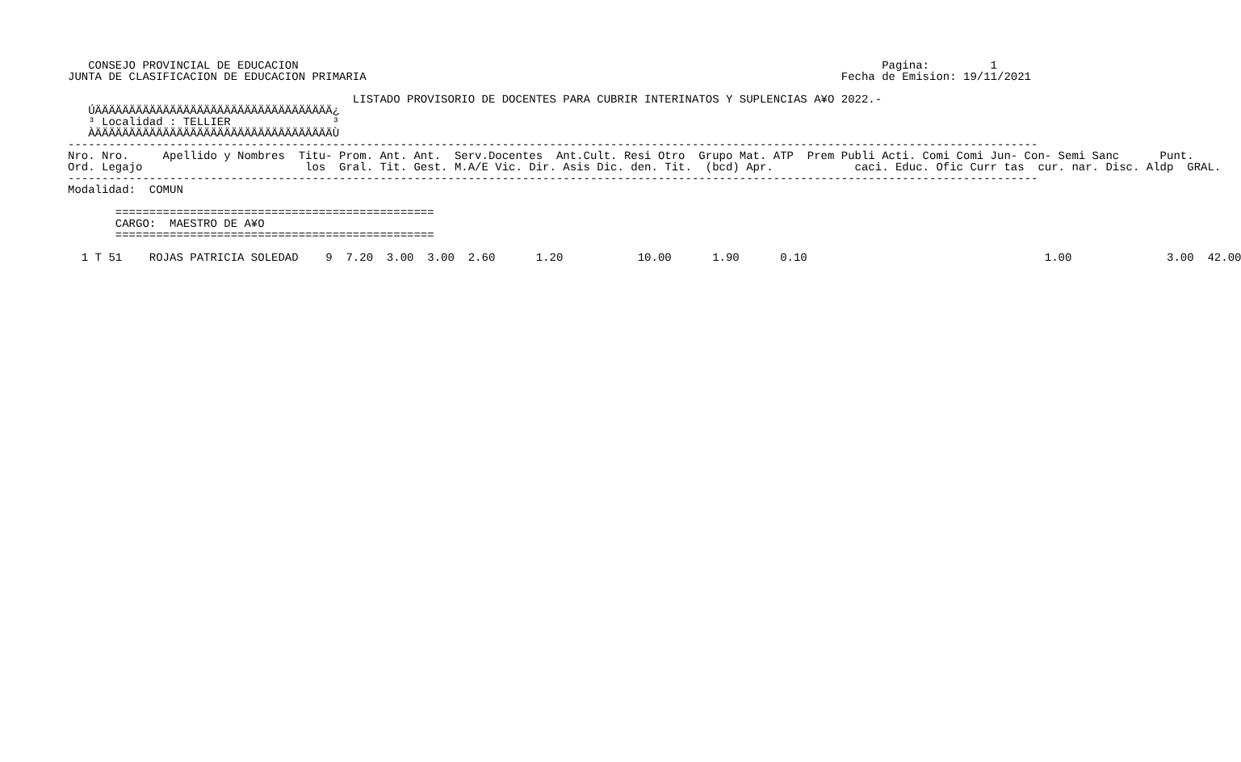CONSEJO PROVINCIAL DE EDUCACION                                                                                      Pagina:         1
JUNTA DE CLASIFICACION DE EDUCACION PRIMARIA                                                                      Fecha de Emision: 19/11/2021

                                          LISTADO PROVISORIO DE DOCENTES PARA CUBRIR INTERINATOS Y SUPLENCIAS A¥O 2022.-
   ÚÄÄÄÄÄÄÄÄÄÄÄÄÄÄÄÄÄÄÄÄÄÄÄÄÄÄÄÄÄÄÄÄÄÄÄ¿
   ³ Localidad : TELLIER               ³
   ÀÄÄÄÄÄÄÄÄÄÄÄÄÄÄÄÄÄÄÄÄÄÄÄÄÄÄÄÄÄÄÄÄÄÄÄÙ
-----------------------------------------------------------------------------------------------------------------------------------------------
Nro. Nro.     Apellido y Nombres  Titu- Prom. Ant. Ant.  Serv.Docentes  Ant.Cult. Resi Otro  Grupo Mat. ATP  Prem Publi Acti. Comi Comi Jun- Con- Semi Sanc      Punt.
Ord. Legajo                        los  Gral. Tit. Gest. M.A/E Vic. Dir. Asis Dic. den. Tit.  (bcd) Apr.            caci. Educ. Ofic Curr tas  cur. nar. Disc. Aldp  GRAL.
-----------------------------------------------------------------------------------------------------------------------------------------------
Modalidad:  COMUN

       ===============================================
       CARGO:  MAESTRO DE A¥O
       ===============================================

  1 T 51    ROJAS PATRICIA SOLEDAD    9  7.20  3.00  3.00  2.60      1.20           10.00      1.90      0.10                                   1.00              3.00  42.00